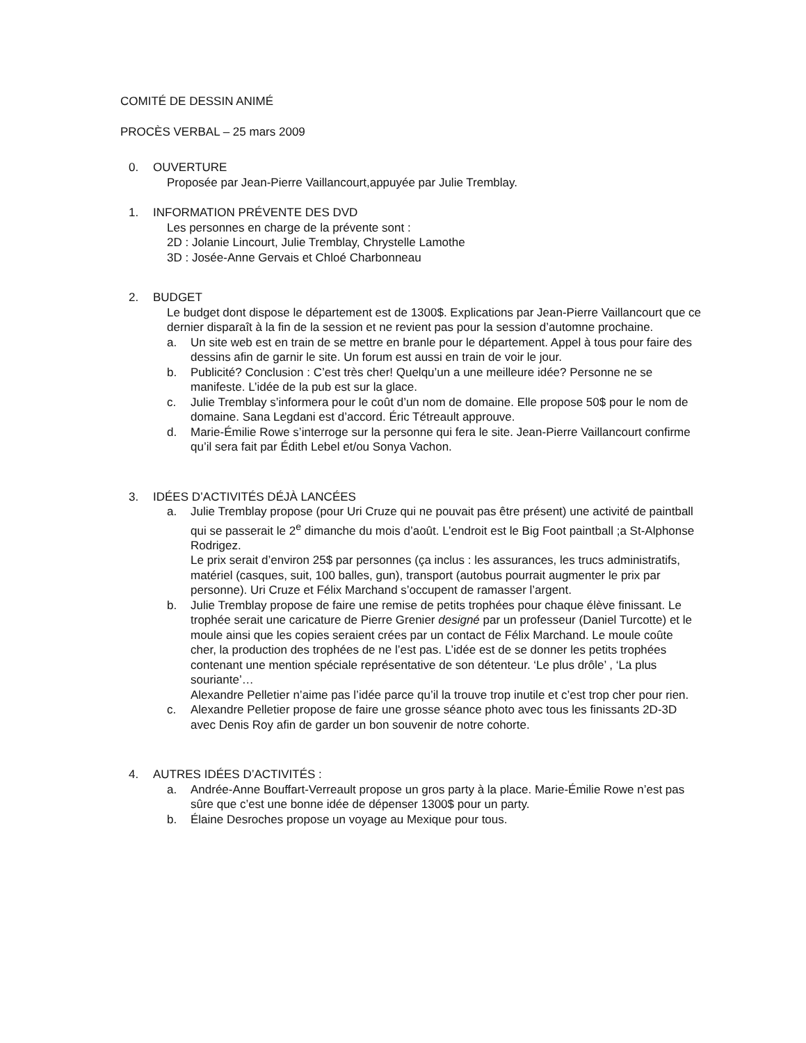COMITÉ DE DESSIN ANIMÉ
PROCÈS VERBAL – 25 mars 2009
0. OUVERTURE
Proposée par Jean-Pierre Vaillancourt,appuyée par Julie Tremblay.
1. INFORMATION PRÉVENTE DES DVD
Les personnes en charge de la prévente sont :
2D : Jolanie Lincourt, Julie Tremblay, Chrystelle Lamothe
3D : Josée-Anne Gervais et Chloé Charbonneau
2. BUDGET
Le budget dont dispose le département est de 1300$. Explications par Jean-Pierre Vaillancourt que ce dernier disparaît à la fin de la session et ne revient pas pour la session d’automne prochaine.
a. Un site web est en train de se mettre en branle pour le département. Appel à tous pour faire des dessins afin de garnir le site. Un forum est aussi en train de voir le jour.
b. Publicité? Conclusion : C’est très cher! Quelqu’un a une meilleure idée? Personne ne se manifeste. L’idée de la pub est sur la glace.
c. Julie Tremblay s’informera pour le coût d’un nom de domaine. Elle propose 50$ pour le nom de domaine. Sana Legdani est d’accord. Éric Tétreault approuve.
d. Marie-Émilie Rowe s’interroge sur la personne qui fera le site. Jean-Pierre Vaillancourt confirme qu’il sera fait par Édith Lebel et/ou Sonya Vachon.
3. IDÉES D’ACTIVITÉS DÉJÀ LANCÉES
a. Julie Tremblay propose (pour Uri Cruze qui ne pouvait pas être présent) une activité de paintball qui se passerait le 2<sup>e</sup> dimanche du mois d’août. L’endroit est le Big Foot paintball ;a St-Alphonse Rodrigez.
Le prix serait d’environ 25$ par personnes (ça inclus : les assurances, les trucs administratifs, matériel (casques, suit, 100 balles, gun), transport (autobus pourrait augmenter le prix par personne). Uri Cruze et Félix Marchand s’occupent de ramasser l’argent.
b. Julie Tremblay propose de faire une remise de petits trophées pour chaque élève finissant. Le trophée serait une caricature de Pierre Grenier designé par un professeur (Daniel Turcotte) et le moule ainsi que les copies seraient crées par un contact de Félix Marchand. Le moule coûte cher, la production des trophées de ne l’est pas. L’idée est de se donner les petits trophées contenant une mention spéciale représentative de son détenteur. ‘Le plus drôle’ , ‘La plus souriante’…
Alexandre Pelletier n’aime pas l’idée parce qu’il la trouve trop inutile et c’est trop cher pour rien.
c. Alexandre Pelletier propose de faire une grosse séance photo avec tous les finissants 2D-3D avec Denis Roy afin de garder un bon souvenir de notre cohorte.
4. AUTRES IDÉES D’ACTIVITÉS :
a. Andrée-Anne Bouffart-Verreault propose un gros party à la place. Marie-Émilie Rowe n’est pas sûre que c’est une bonne idée de dépenser 1300$ pour un party.
b. Élaine Desroches propose un voyage au Mexique pour tous.